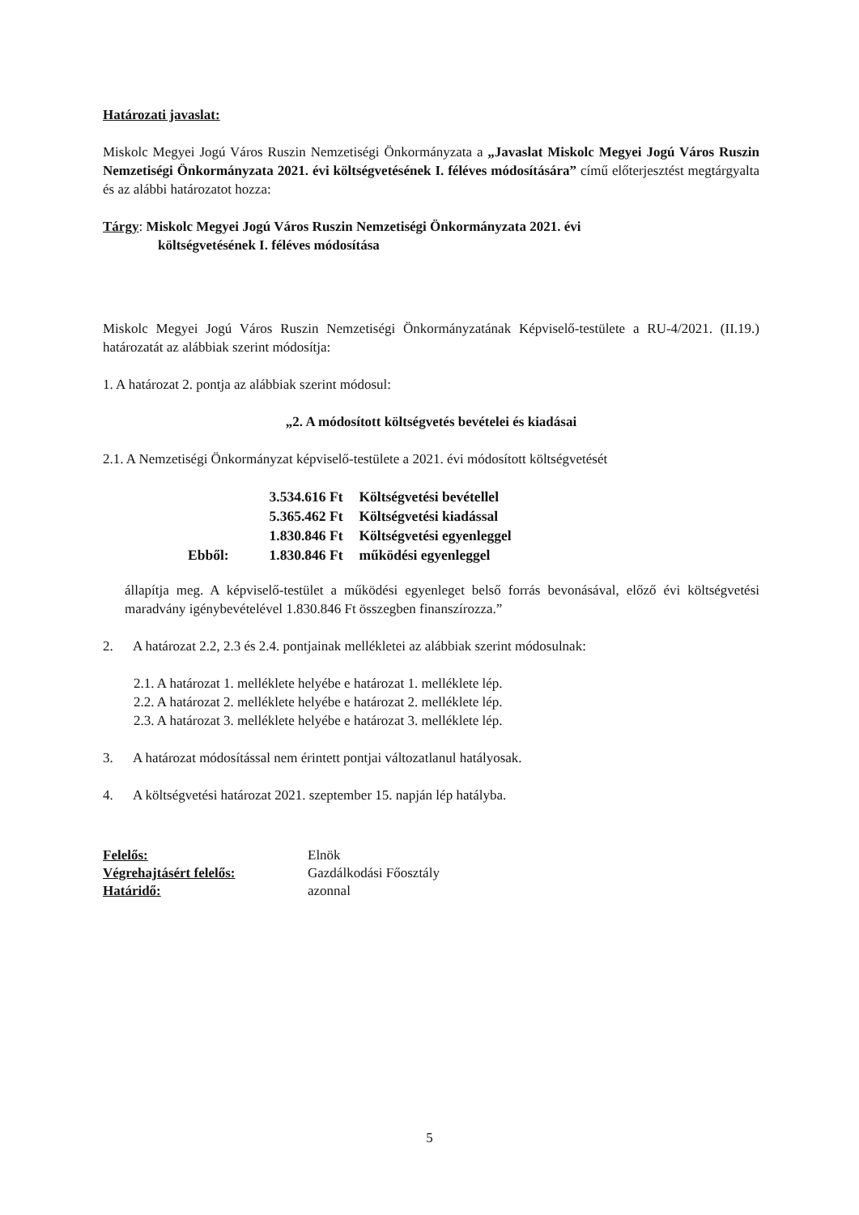Határozati javaslat:
Miskolc Megyei Jogú Város Ruszin Nemzetiségi Önkormányzata a „Javaslat Miskolc Megyei Jogú Város Ruszin Nemzetiségi Önkormányzata 2021. évi költségvetésének I. féléves módosítására” című előterjesztést megtárgyalta és az alábbi határozatot hozza:
Tárgy: Miskolc Megyei Jogú Város Ruszin Nemzetiségi Önkormányzata 2021. évi
költségvetésének I. féléves módosítása
Miskolc Megyei Jogú Város Ruszin Nemzetiségi Önkormányzatának Képviselő-testülete a RU-4/2021. (II.19.) határozatát az alábbiak szerint módosítja:
1. A határozat 2. pontja az alábbiak szerint módosul:
„2. A módosított költségvetés bevételei és kiadásai
2.1. A Nemzetiségi Önkormányzat képviselő-testülete a 2021. évi módosított költségvetését
| | 3.534.616 Ft | Költségvetési bevétellel |
| | 5.365.462 Ft | Költségvetési kiadással |
| | 1.830.846 Ft | Költségvetési egyenleggel |
| Ebből: | 1.830.846 Ft | működési egyenleggel |
állapítja meg. A képviselő-testület a működési egyenleget belső forrás bevonásával, előző évi költségvetési maradvány igénybevételével 1.830.846 Ft összegben finanszírozza.”
2. A határozat 2.2, 2.3 és 2.4. pontjainak mellékletei az alábbiak szerint módosulnak:
2.1. A határozat 1. melléklete helyébe e határozat 1. melléklete lép.
2.2. A határozat 2. melléklete helyébe e határozat 2. melléklete lép.
2.3. A határozat 3. melléklete helyébe e határozat 3. melléklete lép.
3. A határozat módosítással nem érintett pontjai változatlanul hatályosak.
4. A költségvetési határozat 2021. szeptember 15. napján lép hatályba.
| Felelős: | Elnök |
| Végrehajtásért felelős: | Gazdálkodási Főosztály |
| Határidő: | azonnal |
5